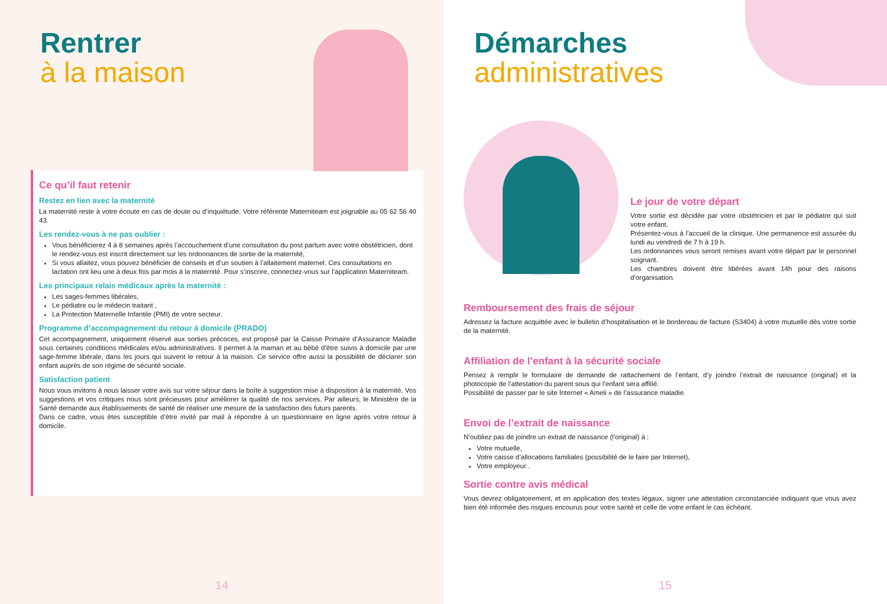Rentrer
à la maison
Ce qu’il faut retenir
Restez en lien avec la maternité
La maternité reste à votre écoute en cas de doute ou d’inquiétude. Votre référente Materniteam est joignable au 05 62 56 40 43.
Les rendez-vous à ne pas oublier :
Vous bénéficierez 4 à 8 semaines après l’accouchement d’une consultation du post partum avec votre obstétricien, dont le rendez-vous est inscrit directement sur les ordonnances de sortie de la maternité,
Si vous allaitez, vous pouvez bénéficier de conseils et d’un soutien à l’allaitement maternel. Ces consultations en lactation ont lieu une à deux fois par mois à la maternité. Pour s’inscrire, connectez-vous sur l’application Materniteam.
Les principaux relais médicaux après la maternité :
Les sages-femmes libérales,
Le pédiatre ou le médecin traitant ,
La Protection Maternelle Infantile (PMI) de votre secteur.
Programme d’accompagnement du retour à domicile (PRADO)
Cet accompagnement, uniquement réservé aux sorties précoces, est proposé par la Caisse Primaire d’Assurance Maladie sous certaines conditions médicales et/ou administratives. Il permet à la maman et au bébé d’être suivis à domicile par une sage-femme libérale, dans les jours qui suivent le retour à la maison. Ce service offre aussi la possibilité de déclarer son enfant auprès de son régime de sécurité sociale.
Satisfaction patient
Nous vous invitons à nous laisser votre avis sur votre séjour dans la boîte à suggestion mise à disposition à la maternité. Vos suggestions et vos critiques nous sont précieuses pour améliorer la qualité de nos services. Par ailleurs, le Ministère de la Santé demande aux établissements de santé de réaliser une mesure de la satisfaction des futurs parents.
Dans ce cadre, vous êtes susceptible d’être invité par mail à répondre à un questionnaire en ligne après votre retour à domicile.
14
Démarches
administratives
Le jour de votre départ
Votre sortie est décidée par votre obstétricien et par le pédiatre qui suit votre enfant.
Présentez-vous à l’accueil de la clinique. Une permanence est assurée du lundi au vendredi de 7 h à 19 h.
Les ordonnances vous seront remises avant votre départ par le personnel soignant.
Les chambres doivent être libérées avant 14h pour des raisons d’organisation.
Remboursement des frais de séjour
Adressez la facture acquittée avec le bulletin d’hospitalisation et le bordereau de facture (S3404) à votre mutuelle dès votre sortie de la maternité.
Affiliation de l’enfant à la sécurité sociale
Pensez à remplir le formulaire de demande de rattachement de l’enfant, d’y joindre l’extrait de naissance (original) et la photocopie de l’attestation du parent sous qui l’enfant sera affilié.
Possibilité de passer par le site Internet « Ameli » de l’assurance maladie.
Envoi de l’extrait de naissance
N’oubliez pas de joindre un extrait de naissance (l’original) à :
Votre mutuelle,
Votre caisse d’allocations familiales (possibilité de le faire par Internet),
Votre employeur .
Sortie contre avis médical
Vous devrez obligatoirement, et en application des textes légaux, signer une attestation circonstanciée indiquant que vous avez bien été informée des risques encourus pour votre santé et celle de votre enfant le cas échéant.
15